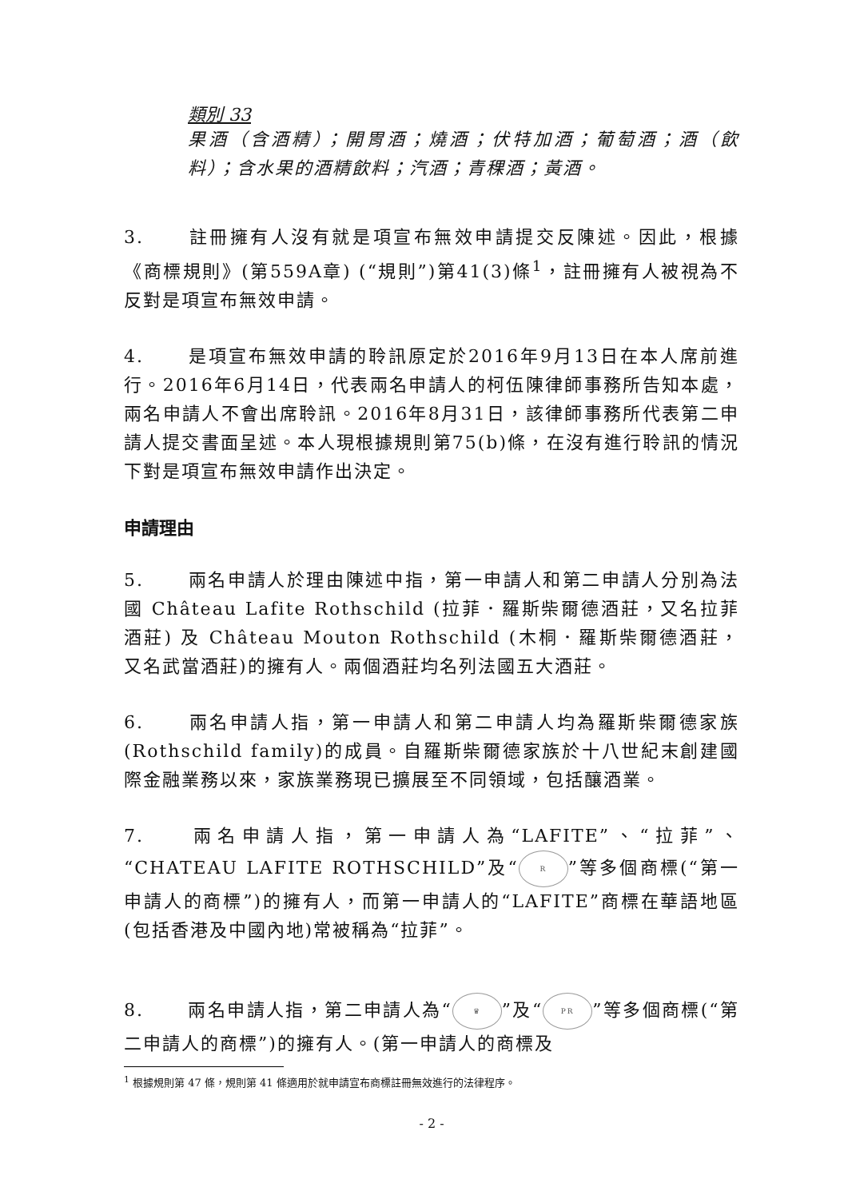類別 33
果酒（含酒精）；開胃酒；燒酒；伏特加酒；葡萄酒；酒（飲料）；含水果的酒精飲料；汽酒；青稞酒；黃酒。
3. 註冊擁有人沒有就是項宣布無效申請提交反陳述。因此，根據《商標規則》(第559A章) (“規則”)第41(3)條<sup>1</sup>，註冊擁有人被視為不反對是項宣布無效申請。
4. 是項宣布無效申請的聆訊原定於2016年9月13日在本人席前進行。2016年6月14日，代表兩名申請人的柯伍陳律師事務所告知本處，兩名申請人不會出席聆訊。2016年8月31日，該律師事務所代表第二申請人提交書面呈述。本人現根據規則第75(b)條，在沒有進行聆訊的情況下對是項宣布無效申請作出決定。
申請理由
5. 兩名申請人於理由陳述中指，第一申請人和第二申請人分別為法國 Château Lafite Rothschild (拉菲．羅斯柴爾德酒莊，又名拉菲酒莊) 及 Château Mouton Rothschild (木桐．羅斯柴爾德酒莊，又名武當酒莊)的擁有人。兩個酒莊均名列法國五大酒莊。
6. 兩名申請人指，第一申請人和第二申請人均為羅斯柴爾德家族(Rothschild family)的成員。自羅斯柴爾德家族於十八世紀末創建國際金融業務以來，家族業務現已擴展至不同領域，包括釀酒業。
7. 兩名申請人指，第一申請人為“LAFITE”、“拉菲”、“CHATEAU LAFITE ROTHSCHILD”及“R”等多個商標(“第一申請人的商標”)的擁有人，而第一申請人的“LAFITE”商標在華語地區(包括香港及中國內地)常被稱為“拉菲”。
8. 兩名申請人指，第二申請人為“♛”及“PR”等多個商標(“第二申請人的商標”)的擁有人。(第一申請人的商標及
<sup>1</sup> 根據規則第 47 條，規則第 41 條適用於就申請宣布商標註冊無效進行的法律程序。
- 2 -